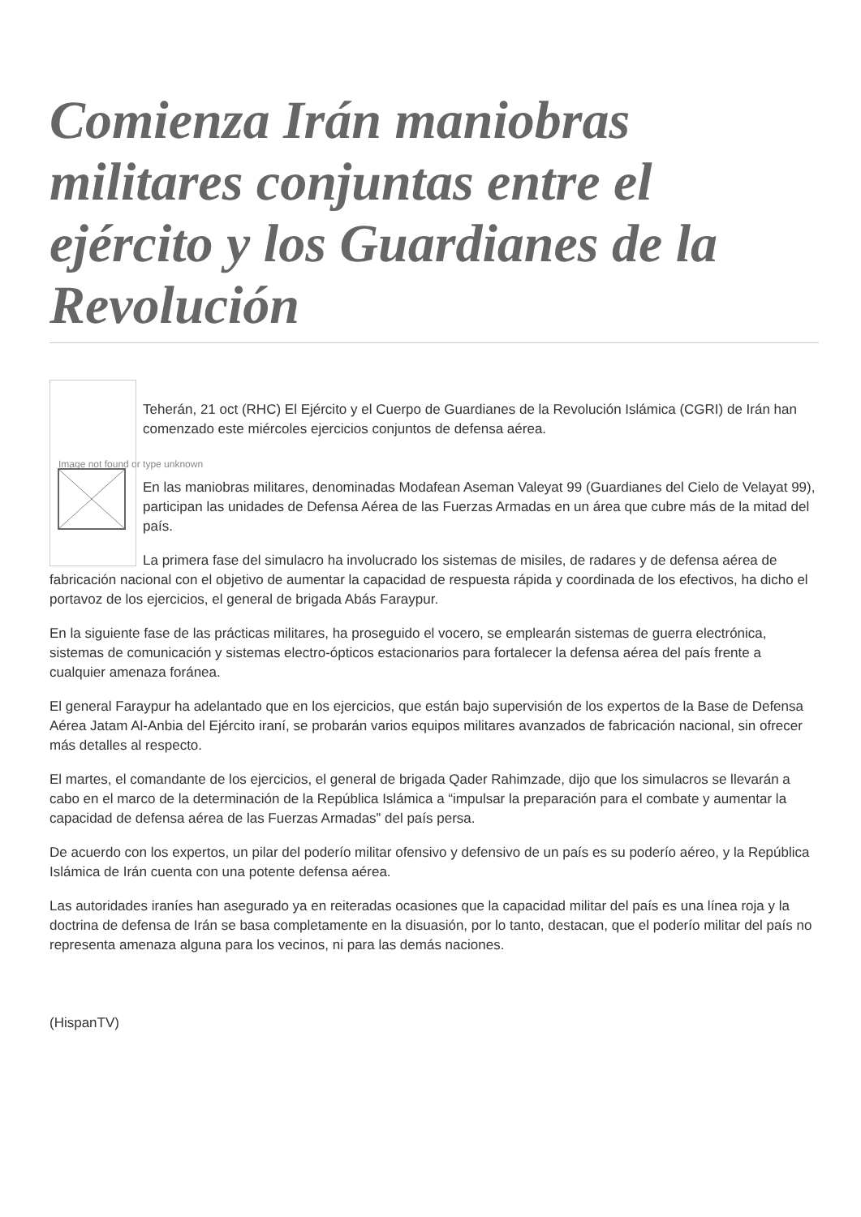Comienza Irán maniobras militares conjuntas entre el ejército y los Guardianes de la Revolución
Image not found or type unknown
Teherán, 21 oct (RHC) El Ejército y el Cuerpo de Guardianes de la Revolución Islámica (CGRI) de Irán han comenzado este miércoles ejercicios conjuntos de defensa aérea.
En las maniobras militares, denominadas Modafean Aseman Valeyat 99 (Guardianes del Cielo de Velayat 99), participan las unidades de Defensa Aérea de las Fuerzas Armadas en un área que cubre más de la mitad del país.
La primera fase del simulacro ha involucrado los sistemas de misiles, de radares y de defensa aérea de fabricación nacional con el objetivo de aumentar la capacidad de respuesta rápida y coordinada de los efectivos, ha dicho el portavoz de los ejercicios, el general de brigada Abás Faraypur.
En la siguiente fase de las prácticas militares, ha proseguido el vocero, se emplearán sistemas de guerra electrónica, sistemas de comunicación y sistemas electro-ópticos estacionarios para fortalecer la defensa aérea del país frente a cualquier amenaza foránea.
El general Faraypur ha adelantado que en los ejercicios, que están bajo supervisión de los expertos de la Base de Defensa Aérea Jatam Al-Anbia del Ejército iraní, se probarán varios equipos militares avanzados de fabricación nacional, sin ofrecer más detalles al respecto.
El martes, el comandante de los ejercicios, el general de brigada Qader Rahimzade, dijo que los simulacros se llevarán a cabo en el marco de la determinación de la República Islámica a “impulsar la preparación para el combate y aumentar la capacidad de defensa aérea de las Fuerzas Armadas” del país persa.
De acuerdo con los expertos, un pilar del poderío militar ofensivo y defensivo de un país es su poderío aéreo, y la República Islámica de Irán cuenta con una potente defensa aérea.
Las autoridades iraníes han asegurado ya en reiteradas ocasiones que la capacidad militar del país es una línea roja y la doctrina de defensa de Irán se basa completamente en la disuasión, por lo tanto, destacan, que el poderío militar del país no representa amenaza alguna para los vecinos, ni para las demás naciones.
(HispanTV)